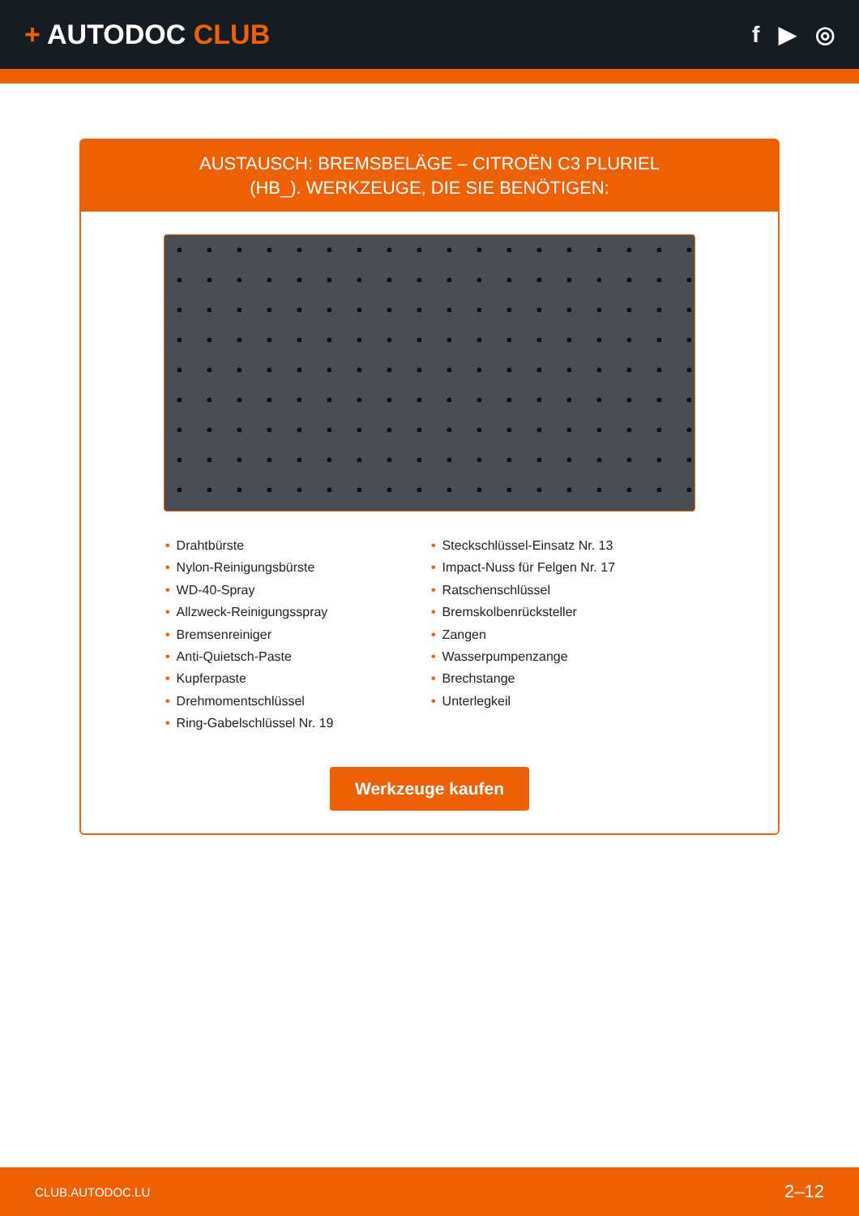+ AUTODOC CLUB
f ▶ ◎
AUSTAUSCH: BREMSBELÄGE – CITROËN C3 PLURIEL
(HB_). WERKZEUGE, DIE SIE BENÖTIGEN:
• Drahtbürste
• Nylon-Reinigungsbürste
• WD-40-Spray
• Allzweck-Reinigungsspray
• Bremsenreiniger
• Anti-Quietsch-Paste
• Kupferpaste
• Drehmomentschlüssel
• Ring-Gabelschlüssel Nr. 19
• Steckschlüssel-Einsatz Nr. 13
• Impact-Nuss für Felgen Nr. 17
• Ratschenschlüssel
• Bremskolbenrücksteller
• Zangen
• Wasserpumpenzange
• Brechstange
• Unterlegkeil
Werkzeuge kaufen
CLUB.AUTODOC.LU 2–12